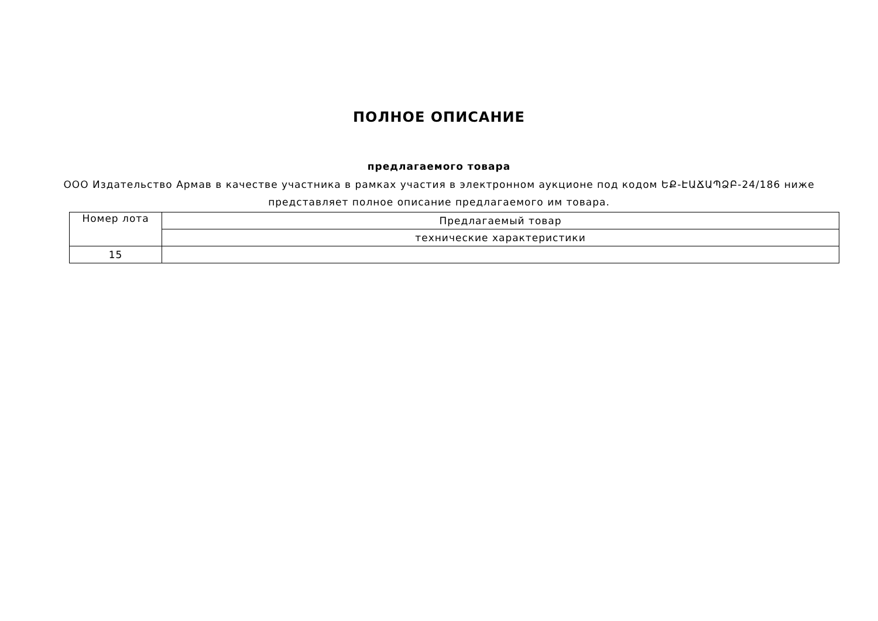ПОЛНОЕ ОПИСАНИЕ
предлагаемого товара
ООО Издательство Армав в качестве участника в рамках участия в электронном аукционе под кодом ԵՔ-ԷԱՃԱՊՁԲ-24/186 ниже представляет полное описание предлагаемого им товара.
| Номер лота | Предлагаемый товар |
| | технические характеристики |
| 15 | |